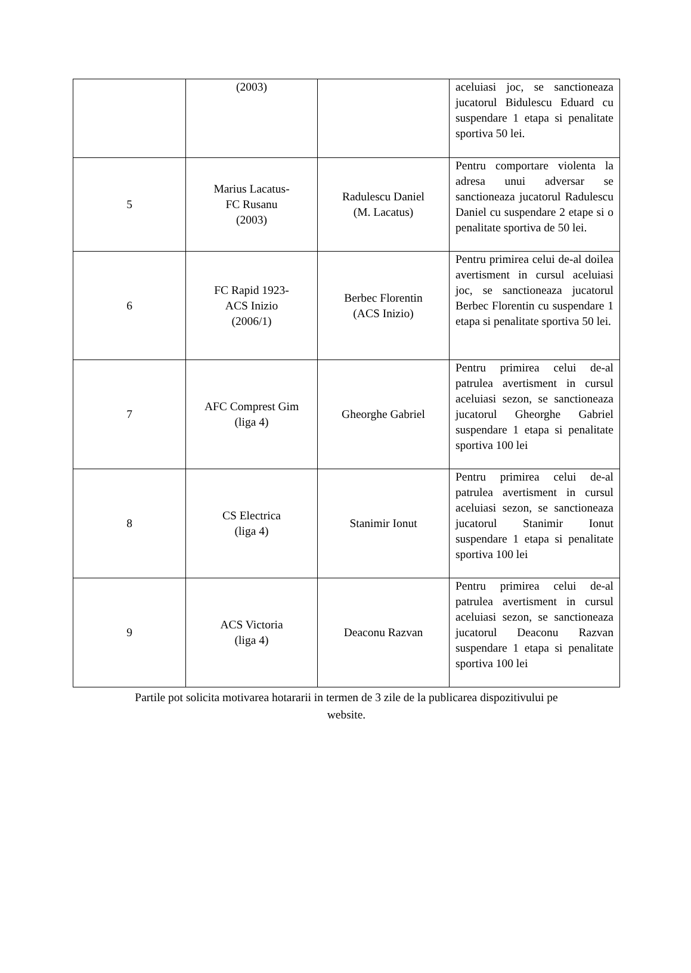| | (2003) | | aceluiasi joc, se sanctioneaza jucatorul Bidulescu Eduard cu suspendare 1 etapa si penalitate sportiva 50 lei. |
| 5 | Marius Lacatus- FC Rusanu (2003) | Radulescu Daniel (M. Lacatus) | Pentru comportare violenta la adresa unui adversar se sanctioneaza jucatorul Radulescu Daniel cu suspendare 2 etape si o penalitate sportiva de 50 lei. |
| 6 | FC Rapid 1923- ACS Inizio (2006/1) | Berbec Florentin (ACS Inizio) | Pentru primirea celui de-al doilea avertisment in cursul aceluiasi joc, se sanctioneaza jucatorul Berbec Florentin cu suspendare 1 etapa si penalitate sportiva 50 lei. |
| 7 | AFC Comprest Gim (liga 4) | Gheorghe Gabriel | Pentru primirea celui de-al patrulea avertisment in cursul aceluiasi sezon, se sanctioneaza jucatorul Gheorghe Gabriel suspendare 1 etapa si penalitate sportiva 100 lei |
| 8 | CS Electrica (liga 4) | Stanimir Ionut | Pentru primirea celui de-al patrulea avertisment in cursul aceluiasi sezon, se sanctioneaza jucatorul Stanimir Ionut suspendare 1 etapa si penalitate sportiva 100 lei |
| 9 | ACS Victoria (liga 4) | Deaconu Razvan | Pentru primirea celui de-al patrulea avertisment in cursul aceluiasi sezon, se sanctioneaza jucatorul Deaconu Razvan suspendare 1 etapa si penalitate sportiva 100 lei |
Partile pot solicita motivarea hotararii in termen de 3 zile de la publicarea dispozitivului pe
website.